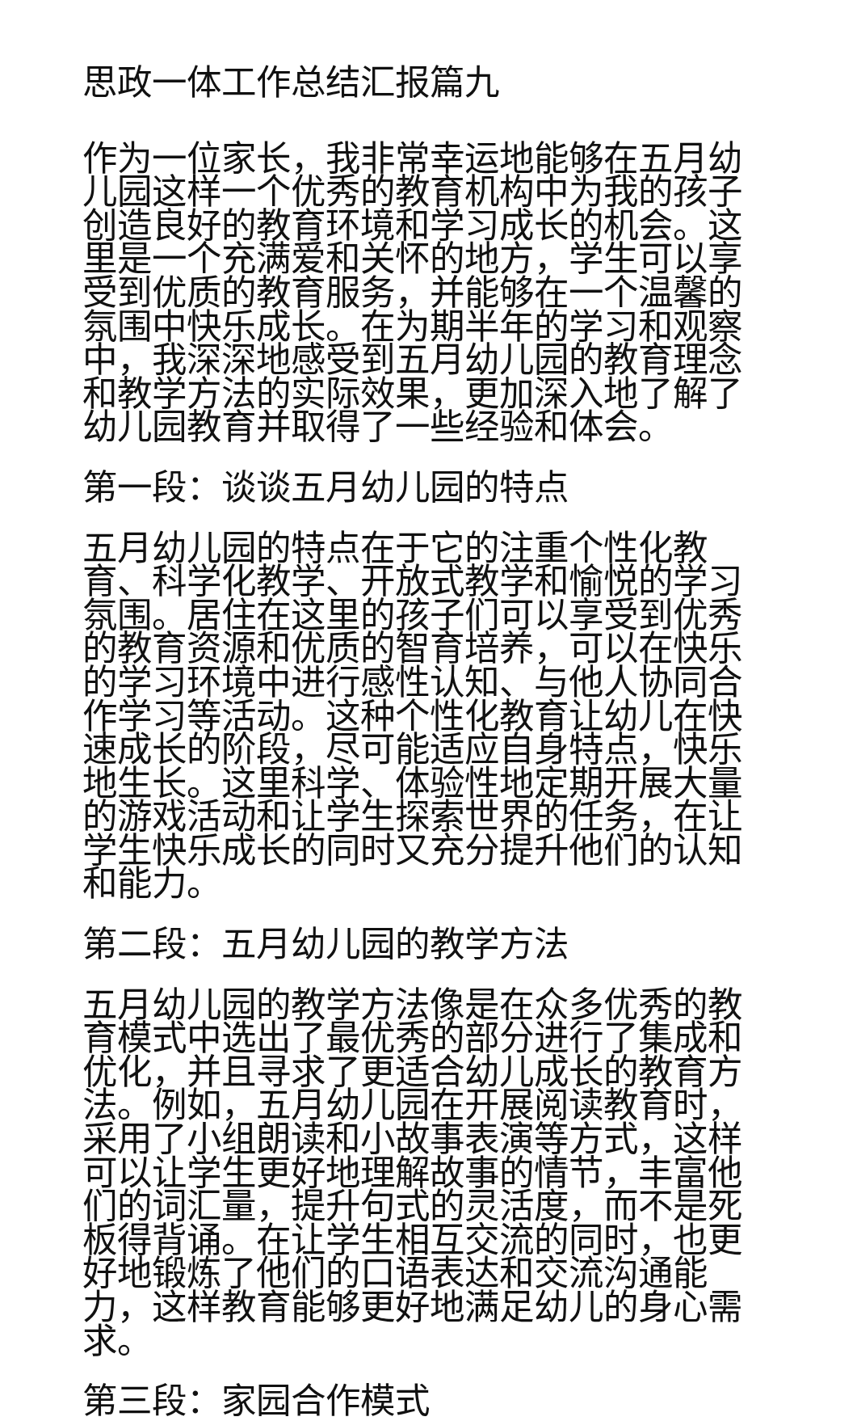思政一体工作总结汇报篇九
作为一位家长，我非常幸运地能够在五月幼儿园这样一个优秀的教育机构中为我的孩子创造良好的教育环境和学习成长的机会。这里是一个充满爱和关怀的地方，学生可以享受到优质的教育服务，并能够在一个温馨的氛围中快乐成长。在为期半年的学习和观察中，我深深地感受到五月幼儿园的教育理念和教学方法的实际效果，更加深入地了解了幼儿园教育并取得了一些经验和体会。
第一段：谈谈五月幼儿园的特点
五月幼儿园的特点在于它的注重个性化教育、科学化教学、开放式教学和愉悦的学习氛围。居住在这里的孩子们可以享受到优秀的教育资源和优质的智育培养，可以在快乐的学习环境中进行感性认知、与他人协同合作学习等活动。这种个性化教育让幼儿在快速成长的阶段，尽可能适应自身特点，快乐地生长。这里科学、体验性地定期开展大量的游戏活动和让学生探索世界的任务，在让学生快乐成长的同时又充分提升他们的认知和能力。
第二段：五月幼儿园的教学方法
五月幼儿园的教学方法像是在众多优秀的教育模式中选出了最优秀的部分进行了集成和优化，并且寻求了更适合幼儿成长的教育方法。例如，五月幼儿园在开展阅读教育时，采用了小组朗读和小故事表演等方式，这样可以让学生更好地理解故事的情节，丰富他们的词汇量，提升句式的灵活度，而不是死板得背诵。在让学生相互交流的同时，也更好地锻炼了他们的口语表达和交流沟通能力，这样教育能够更好地满足幼儿的身心需求。
第三段：家园合作模式